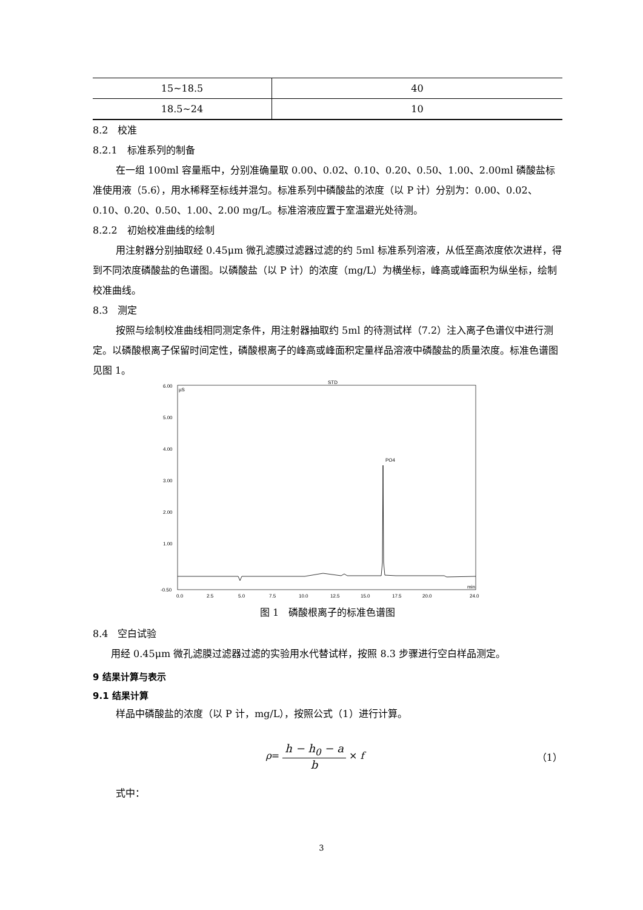| 15~18.5 | 40 |
| 18.5~24 | 10 |
8.2　校准
8.2.1　标准系列的制备
在一组 100ml 容量瓶中，分别准确量取 0.00、0.02、0.10、0.20、0.50、1.00、2.00ml 磷酸盐标准使用液（5.6），用水稀释至标线并混匀。标准系列中磷酸盐的浓度（以 P 计）分别为：0.00、0.02、0.10、0.20、0.50、1.00、2.00 mg/L。标准溶液应置于室温避光处待测。
8.2.2　初始校准曲线的绘制
用注射器分别抽取经 0.45μm 微孔滤膜过滤器过滤的约 5ml 标准系列溶液，从低至高浓度依次进样，得到不同浓度磷酸盐的色谱图。以磷酸盐（以 P 计）的浓度（mg/L）为横坐标，峰高或峰面积为纵坐标，绘制校准曲线。
8.3　测定
按照与绘制校准曲线相同测定条件，用注射器抽取约 5ml 的待测试样（7.2）注入离子色谱仪中进行测定。以磷酸根离子保留时间定性，磷酸根离子的峰高或峰面积定量样品溶液中磷酸盐的质量浓度。标准色谱图见图 1。
STD
µS
6.00
5.00
4.00
3.00
2.00
1.00
-0.50
PO4
0.0
2.5
5.0
7.5
10.0
12.5
15.0
17.5
20.0
24.0
min
图 1　磷酸根离子的标准色谱图
8.4　空白试验
用经 0.45μm 微孔滤膜过滤器过滤的实验用水代替试样，按照 8.3 步骤进行空白样品测定。
9 结果计算与表示
9.1 结果计算
样品中磷酸盐的浓度（以 P 计，mg/L），按照公式（1）进行计算。
ρ= h − h<sub>0</sub> − a b × f （1）
式中：
3